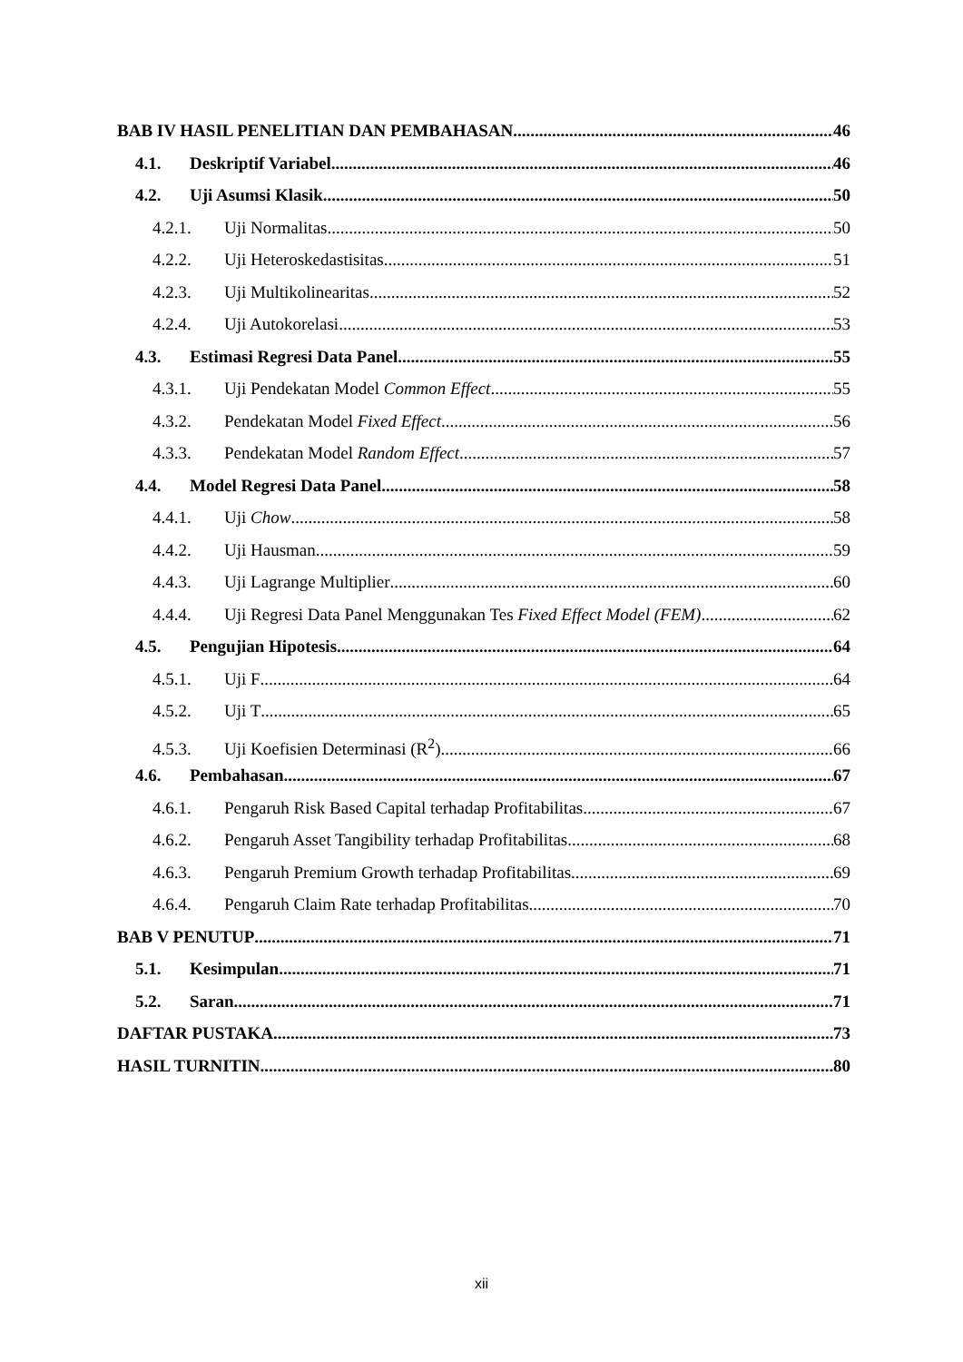BAB IV HASIL PENELITIAN DAN PEMBAHASAN 46
4.1. Deskriptif Variabel 46
4.2. Uji Asumsi Klasik 50
4.2.1. Uji Normalitas 50
4.2.2. Uji Heteroskedastisitas. 51
4.2.3. Uji Multikolinearitas 52
4.2.4. Uji Autokorelasi 53
4.3. Estimasi Regresi Data Panel. 55
4.3.1. Uji Pendekatan Model Common Effect 55
4.3.2. Pendekatan Model Fixed Effect. 56
4.3.3. Pendekatan Model Random Effect 57
4.4. Model Regresi Data Panel 58
4.4.1. Uji Chow 58
4.4.2. Uji Hausman. 59
4.4.3. Uji Lagrange Multiplier 60
4.4.4. Uji Regresi Data Panel Menggunakan Tes Fixed Effect Model (FEM) 62
4.5. Pengujian Hipotesis 64
4.5.1. Uji F 64
4.5.2. Uji T 65
4.5.3. Uji Koefisien Determinasi (R<sup>2</sup>) 66
4.6. Pembahasan 67
4.6.1. Pengaruh Risk Based Capital terhadap Profitabilitas 67
4.6.2. Pengaruh Asset Tangibility terhadap Profitabilitas 68
4.6.3. Pengaruh Premium Growth terhadap Profitabilitas 69
4.6.4. Pengaruh Claim Rate terhadap Profitabilitas 70
BAB V PENUTUP 71
5.1. Kesimpulan 71
5.2. Saran 71
DAFTAR PUSTAKA 73
HASIL TURNITIN 80
xii